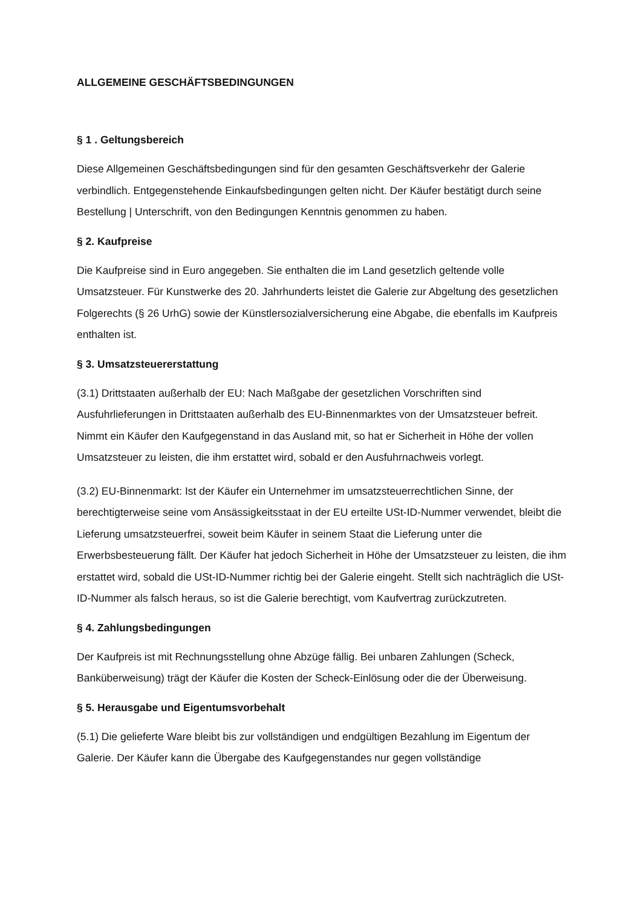ALLGEMEINE GESCHÄFTSBEDINGUNGEN
§ 1 . Geltungsbereich
Diese Allgemeinen Geschäftsbedingungen sind für den gesamten Geschäftsverkehr der Galerie verbindlich. Entgegenstehende Einkaufsbedingungen gelten nicht. Der Käufer bestätigt durch seine Bestellung | Unterschrift, von den Bedingungen Kenntnis genommen zu haben.
§ 2. Kaufpreise
Die Kaufpreise sind in Euro angegeben. Sie enthalten die im Land gesetzlich geltende volle Umsatzsteuer. Für Kunstwerke des 20. Jahrhunderts leistet die Galerie zur Abgeltung des gesetzlichen Folgerechts (§ 26 UrhG) sowie der Künstlersozialversicherung eine Abgabe, die ebenfalls im Kaufpreis enthalten ist.
§ 3. Umsatzsteuererstattung
(3.1) Drittstaaten außerhalb der EU: Nach Maßgabe der gesetzlichen Vorschriften sind Ausfuhrlieferungen in Drittstaaten außerhalb des EU-Binnenmarktes von der Umsatzsteuer befreit. Nimmt ein Käufer den Kaufgegenstand in das Ausland mit, so hat er Sicherheit in Höhe der vollen Umsatzsteuer zu leisten, die ihm erstattet wird, sobald er den Ausfuhrnachweis vorlegt.
(3.2) EU-Binnenmarkt: Ist der Käufer ein Unternehmer im umsatzsteuerrechtlichen Sinne, der berechtigterweise seine vom Ansässigkeitsstaat in der EU erteilte USt-ID-Nummer verwendet, bleibt die Lieferung umsatzsteuerfrei, soweit beim Käufer in seinem Staat die Lieferung unter die Erwerbsbesteuerung fällt. Der Käufer hat jedoch Sicherheit in Höhe der Umsatzsteuer zu leisten, die ihm erstattet wird, sobald die USt-ID-Nummer richtig bei der Galerie eingeht. Stellt sich nachträglich die USt-ID-Nummer als falsch heraus, so ist die Galerie berechtigt, vom Kaufvertrag zurückzutreten.
§ 4. Zahlungsbedingungen
Der Kaufpreis ist mit Rechnungsstellung ohne Abzüge fällig. Bei unbaren Zahlungen (Scheck, Banküberweisung) trägt der Käufer die Kosten der Scheck-Einlösung oder die der Überweisung.
§ 5. Herausgabe und Eigentumsvorbehalt
(5.1) Die gelieferte Ware bleibt bis zur vollständigen und endgültigen Bezahlung im Eigentum der Galerie. Der Käufer kann die Übergabe des Kaufgegenstandes nur gegen vollständige